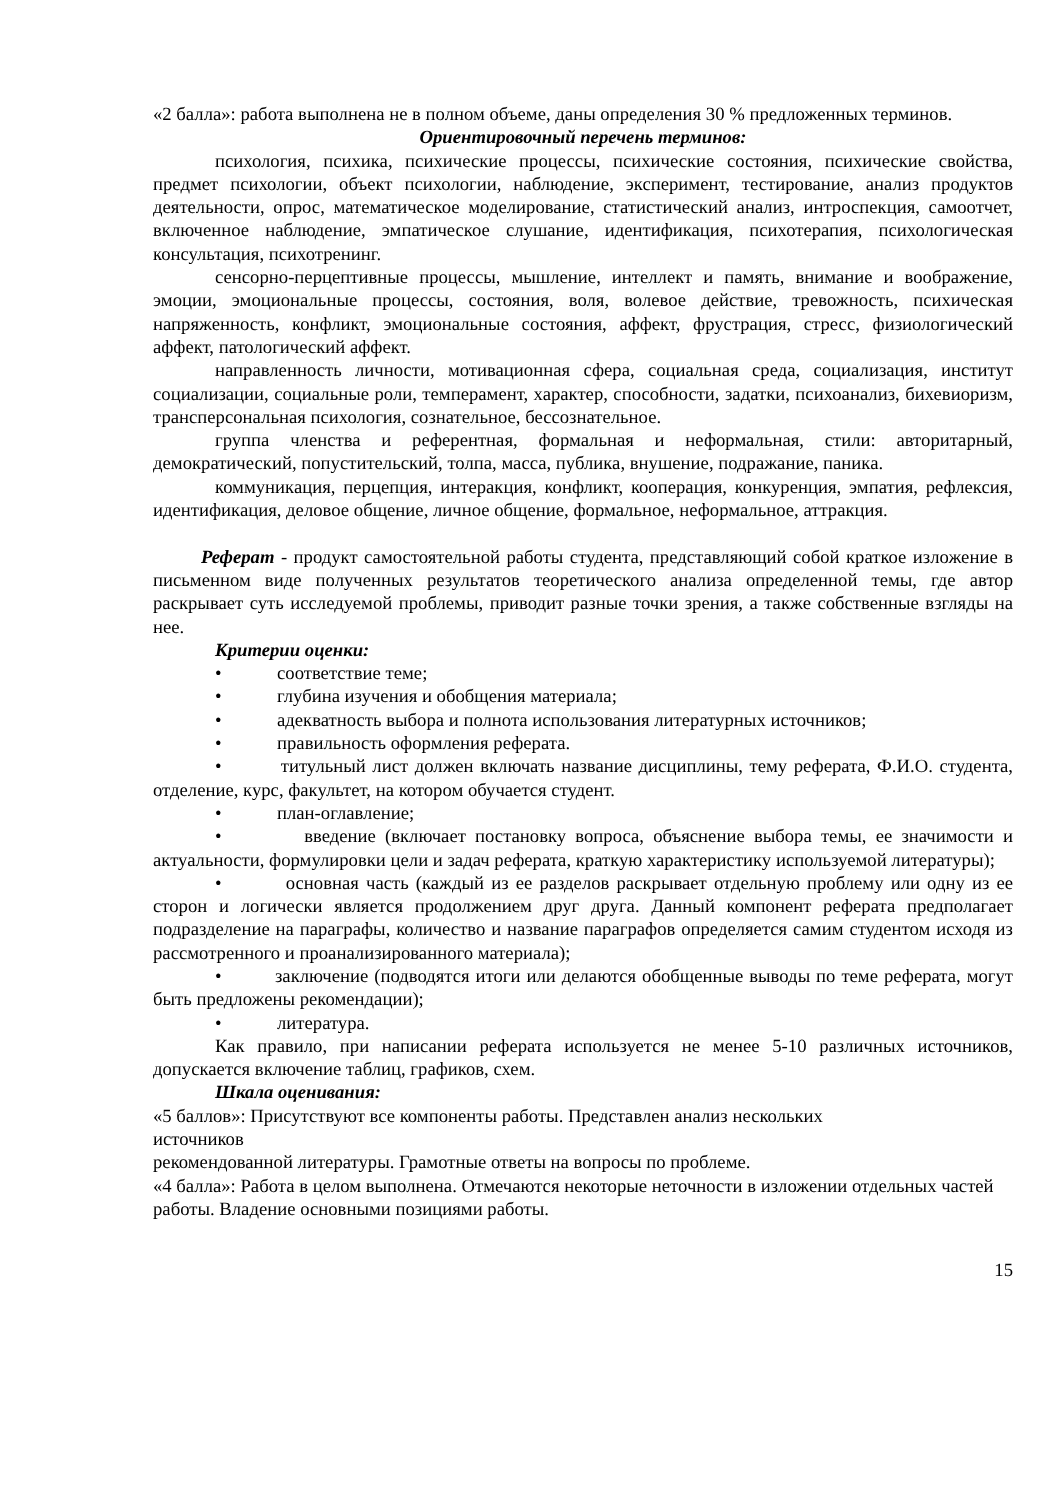«2 балла»: работа выполнена не в полном объеме, даны определения 30 % предложенных терминов.
Ориентировочный перечень терминов:
психология, психика, психические процессы, психические состояния, психические свойства, предмет психологии, объект психологии, наблюдение, эксперимент, тестирование, анализ продуктов деятельности, опрос, математическое моделирование, статистический анализ, интроспекция, самоотчет, включенное наблюдение, эмпатическое слушание, идентификация, психотерапия, психологическая консультация, психотренинг.
сенсорно-перцептивные процессы, мышление, интеллект и память, внимание и воображение, эмоции, эмоциональные процессы, состояния, воля, волевое действие, тревожность, психическая напряженность, конфликт, эмоциональные состояния, аффект, фрустрация, стресс, физиологический аффект, патологический аффект.
направленность личности, мотивационная сфера, социальная среда, социализация, институт социализации, социальные роли, темперамент, характер, способности, задатки, психоанализ, бихевиоризм, трансперсональная психология, сознательное, бессознательное.
группа членства и референтная, формальная и неформальная, стили: авторитарный, демократический, попустительский, толпа, масса, публика, внушение, подражание, паника.
коммуникация, перцепция, интеракция, конфликт, кооперация, конкуренция, эмпатия, рефлексия, идентификация, деловое общение, личное общение, формальное, неформальное, аттракция.
Реферат - продукт самостоятельной работы студента, представляющий собой краткое изложение в письменном виде полученных результатов теоретического анализа определенной темы, где автор раскрывает суть исследуемой проблемы, приводит разные точки зрения, а также собственные взгляды на нее.
Критерии оценки:
• соответствие теме;
• глубина изучения и обобщения материала;
• адекватность выбора и полнота использования литературных источников;
• правильность оформления реферата.
• титульный лист должен включать название дисциплины, тему реферата, Ф.И.О. студента, отделение, курс, факультет, на котором обучается студент.
• план-оглавление;
• введение (включает постановку вопроса, объяснение выбора темы, ее значимости и актуальности, формулировки цели и задач реферата, краткую характеристику используемой литературы);
• основная часть (каждый из ее разделов раскрывает отдельную проблему или одну из ее сторон и логически является продолжением друг друга. Данный компонент реферата предполагает подразделение на параграфы, количество и название параграфов определяется самим студентом исходя из рассмотренного и проанализированного материала);
• заключение (подводятся итоги или делаются обобщенные выводы по теме реферата, могут быть предложены рекомендации);
• литература.
Как правило, при написании реферата используется не менее 5-10 различных источников, допускается включение таблиц, графиков, схем.
Шкала оценивания:
«5 баллов»: Присутствуют все компоненты работы. Представлен анализ нескольких
источников
рекомендованной литературы. Грамотные ответы на вопросы по проблеме.
«4 балла»: Работа в целом выполнена. Отмечаются некоторые неточности в изложении отдельных частей работы. Владение основными позициями работы.
15